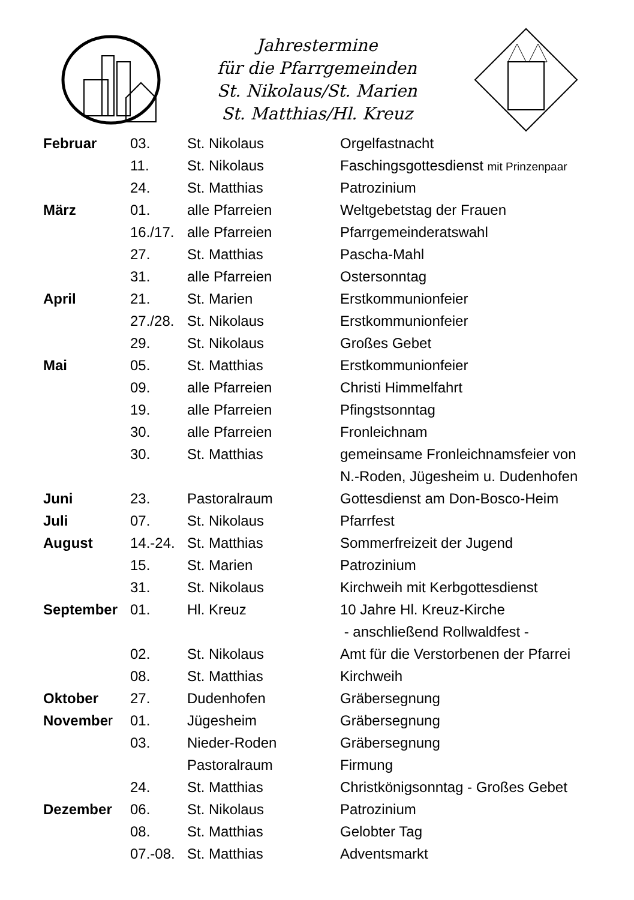Jahrestermine
für die Pfarrgemeinden
St. Nikolaus/St. Marien
St. Matthias/Hl. Kreuz
| Februar | 03. | St. Nikolaus | Orgelfastnacht |
| | 11. | St. Nikolaus | Faschingsgottesdienst mit Prinzenpaar |
| | 24. | St. Matthias | Patrozinium |
| März | 01. | alle Pfarreien | Weltgebetstag der Frauen |
| | 16./17. | alle Pfarreien | Pfarrgemeinderatswahl |
| | 27. | St. Matthias | Pascha-Mahl |
| | 31. | alle Pfarreien | Ostersonntag |
| April | 21. | St. Marien | Erstkommunionfeier |
| | 27./28. | St. Nikolaus | Erstkommunionfeier |
| | 29. | St. Nikolaus | Großes Gebet |
| Mai | 05. | St. Matthias | Erstkommunionfeier |
| | 09. | alle Pfarreien | Christi Himmelfahrt |
| | 19. | alle Pfarreien | Pfingstsonntag |
| | 30. | alle Pfarreien | Fronleichnam |
| | 30. | St. Matthias | gemeinsame Fronleichnamsfeier von |
| | | | N.-Roden, Jügesheim u. Dudenhofen |
| Juni | 23. | Pastoralraum | Gottesdienst am Don-Bosco-Heim |
| Juli | 07. | St. Nikolaus | Pfarrfest |
| August | 14.-24. | St. Matthias | Sommerfreizeit der Jugend |
| | 15. | St. Marien | Patrozinium |
| | 31. | St. Nikolaus | Kirchweih mit Kerbgottesdienst |
| September | 01. | Hl. Kreuz | 10 Jahre Hl. Kreuz-Kirche |
| | | | - anschließend Rollwaldfest - |
| | 02. | St. Nikolaus | Amt für die Verstorbenen der Pfarrei |
| | 08. | St. Matthias | Kirchweih |
| Oktober | 27. | Dudenhofen | Gräbersegnung |
| Novembe r | 01. | Jügesheim | Gräbersegnung |
| | 03. | Nieder-Roden | Gräbersegnung |
| | | Pastoralraum | Firmung |
| | 24. | St. Matthias | Christkönigsonntag - Großes Gebet |
| Dezember | 06. | St. Nikolaus | Patrozinium |
| | 08. | St. Matthias | Gelobter Tag |
| | 07.-08. | St. Matthias | Adventsmarkt |